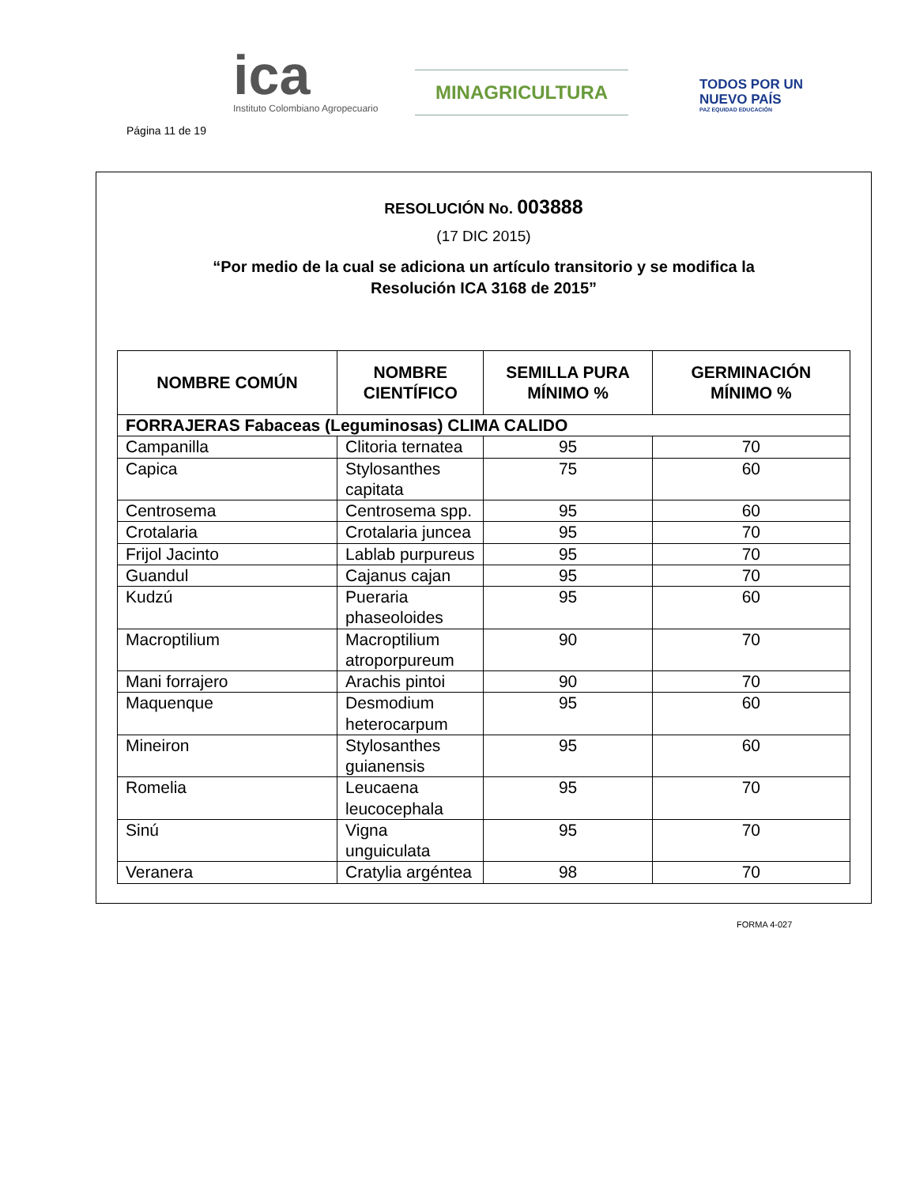Página 11 de 19
ica
Instituto Colombiano Agropecuario
MINAGRICULTURA
TODOS POR UN
NUEVO PAÍS
PAZ EQUIDAD EDUCACIÓN
RESOLUCIÓN No. 003888
(17 DIC 2015)
“Por medio de la cual se adiciona un artículo transitorio y se modifica la
Resolución ICA 3168 de 2015”
| NOMBRE COMÚN | NOMBRE CIENTÍFICO | SEMILLA PURA MÍNIMO % | GERMINACIÓN MÍNIMO % |
| --- | --- | --- | --- |
| FORRAJERAS Fabaceas (Leguminosas) CLIMA CALIDO | | | |
| Campanilla | Clitoria ternatea | 95 | 70 |
| Capica | Stylosanthes capitata | 75 | 60 |
| Centrosema | Centrosema spp. | 95 | 60 |
| Crotalaria | Crotalaria juncea | 95 | 70 |
| Frijol Jacinto | Lablab purpureus | 95 | 70 |
| Guandul | Cajanus cajan | 95 | 70 |
| Kudzú | Pueraria phaseoloides | 95 | 60 |
| Macroptilium | Macroptilium atroporpureum | 90 | 70 |
| Mani forrajero | Arachis pintoi | 90 | 70 |
| Maquenque | Desmodium heterocarpum | 95 | 60 |
| Mineiron | Stylosanthes guianensis | 95 | 60 |
| Romelia | Leucaena leucocephala | 95 | 70 |
| Sinú | Vigna unguiculata | 95 | 70 |
| Veranera | Cratylia argéntea | 98 | 70 |
FORMA 4-027